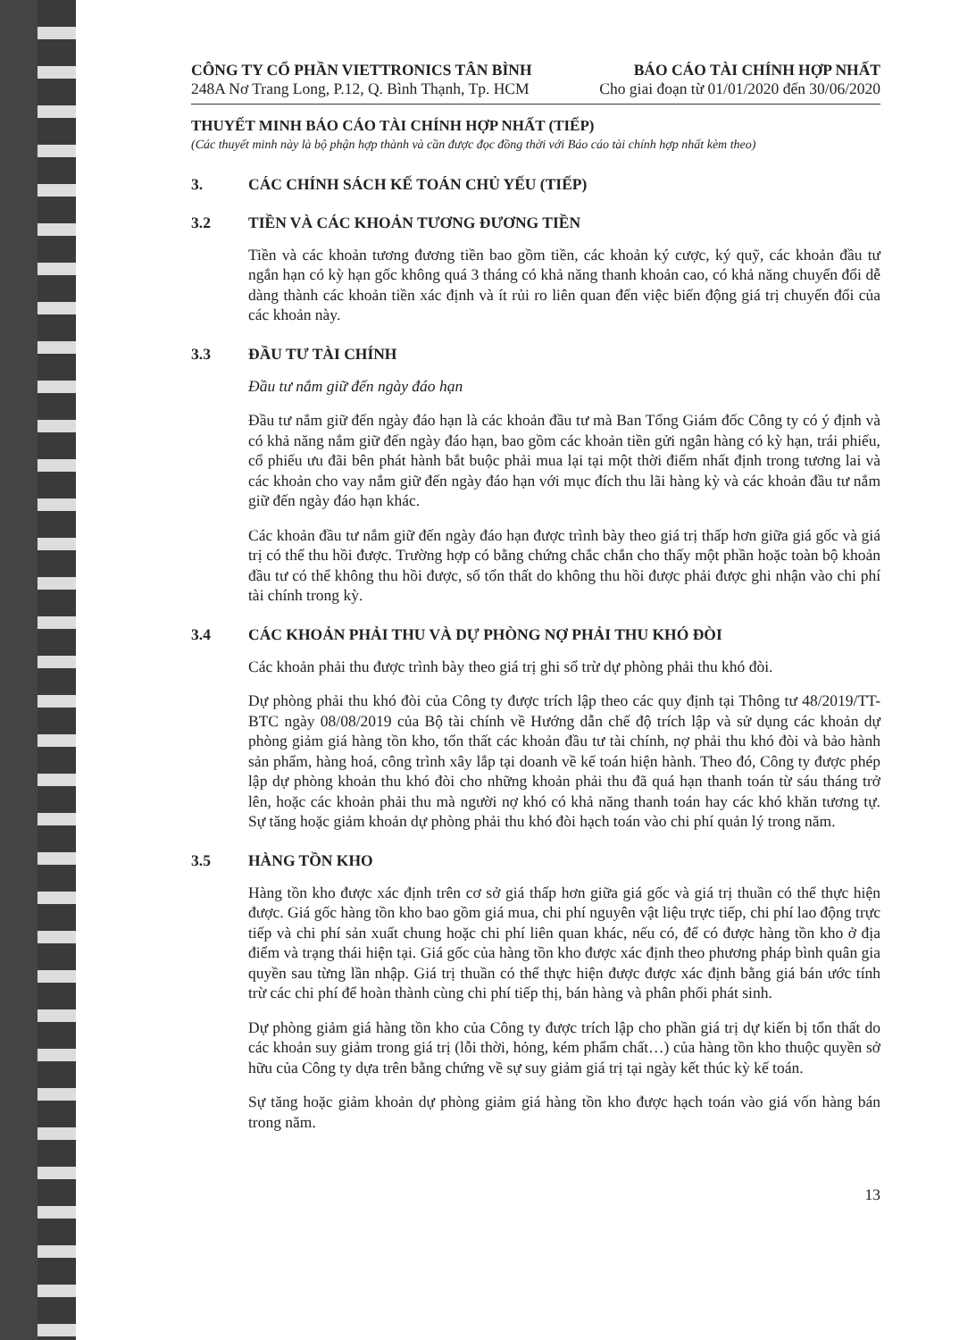CÔNG TY CỔ PHẦN VIETTRONICS TÂN BÌNH
248A Nơ Trang Long, P.12, Q. Bình Thạnh, Tp. HCM
BÁO CÁO TÀI CHÍNH HỢP NHẤT
Cho giai đoạn từ 01/01/2020 đến 30/06/2020
THUYẾT MINH BÁO CÁO TÀI CHÍNH HỢP NHẤT (TIẾP)
(Các thuyết minh này là bộ phận hợp thành và cần được đọc đồng thời với Báo cáo tài chính hợp nhất kèm theo)
3. CÁC CHÍNH SÁCH KẾ TOÁN CHỦ YẾU (TIẾP)
3.2 TIỀN VÀ CÁC KHOẢN TƯƠNG ĐƯƠNG TIỀN
Tiền và các khoản tương đương tiền bao gồm tiền, các khoản ký cược, ký quỹ, các khoản đầu tư ngắn hạn có kỳ hạn gốc không quá 3 tháng có khả năng thanh khoản cao, có khả năng chuyển đổi dễ dàng thành các khoản tiền xác định và ít rủi ro liên quan đến việc biến động giá trị chuyển đổi của các khoản này.
3.3 ĐẦU TƯ TÀI CHÍNH
Đầu tư nắm giữ đến ngày đáo hạn
Đầu tư nắm giữ đến ngày đáo hạn là các khoản đầu tư mà Ban Tổng Giám đốc Công ty có ý định và có khả năng nắm giữ đến ngày đáo hạn, bao gồm các khoản tiền gửi ngân hàng có kỳ hạn, trái phiếu, cổ phiếu ưu đãi bên phát hành bắt buộc phải mua lại tại một thời điểm nhất định trong tương lai và các khoản cho vay nắm giữ đến ngày đáo hạn với mục đích thu lãi hàng kỳ và các khoản đầu tư nắm giữ đến ngày đáo hạn khác.
Các khoản đầu tư nắm giữ đến ngày đáo hạn được trình bày theo giá trị thấp hơn giữa giá gốc và giá trị có thể thu hồi được. Trường hợp có bằng chứng chắc chắn cho thấy một phần hoặc toàn bộ khoản đầu tư có thể không thu hồi được, số tổn thất do không thu hồi được phải được ghi nhận vào chi phí tài chính trong kỳ.
3.4 CÁC KHOẢN PHẢI THU VÀ DỰ PHÒNG NỢ PHẢI THU KHÓ ĐÒI
Các khoản phải thu được trình bày theo giá trị ghi sổ trừ dự phòng phải thu khó đòi.
Dự phòng phải thu khó đòi của Công ty được trích lập theo các quy định tại Thông tư 48/2019/TT-BTC ngày 08/08/2019 của Bộ tài chính về Hướng dẫn chế độ trích lập và sử dụng các khoản dự phòng giảm giá hàng tồn kho, tổn thất các khoản đầu tư tài chính, nợ phải thu khó đòi và bảo hành sản phẩm, hàng hoá, công trình xây lắp tại doanh về kế toán hiện hành. Theo đó, Công ty được phép lập dự phòng khoản thu khó đòi cho những khoản phải thu đã quá hạn thanh toán từ sáu tháng trở lên, hoặc các khoản phải thu mà người nợ khó có khả năng thanh toán hay các khó khăn tương tự. Sự tăng hoặc giảm khoản dự phòng phải thu khó đòi hạch toán vào chi phí quản lý trong năm.
3.5 HÀNG TỒN KHO
Hàng tồn kho được xác định trên cơ sở giá thấp hơn giữa giá gốc và giá trị thuần có thể thực hiện được. Giá gốc hàng tồn kho bao gồm giá mua, chi phí nguyên vật liệu trực tiếp, chi phí lao động trực tiếp và chi phí sản xuất chung hoặc chi phí liên quan khác, nếu có, để có được hàng tồn kho ở địa điểm và trạng thái hiện tại. Giá gốc của hàng tồn kho được xác định theo phương pháp bình quân gia quyền sau từng lần nhập. Giá trị thuần có thể thực hiện được được xác định bằng giá bán ước tính trừ các chi phí để hoàn thành cùng chi phí tiếp thị, bán hàng và phân phối phát sinh.
Dự phòng giảm giá hàng tồn kho của Công ty được trích lập cho phần giá trị dự kiến bị tổn thất do các khoản suy giảm trong giá trị (lỗi thời, hỏng, kém phẩm chất…) của hàng tồn kho thuộc quyền sở hữu của Công ty dựa trên bằng chứng về sự suy giảm giá trị tại ngày kết thúc kỳ kế toán.
Sự tăng hoặc giảm khoản dự phòng giảm giá hàng tồn kho được hạch toán vào giá vốn hàng bán trong năm.
13